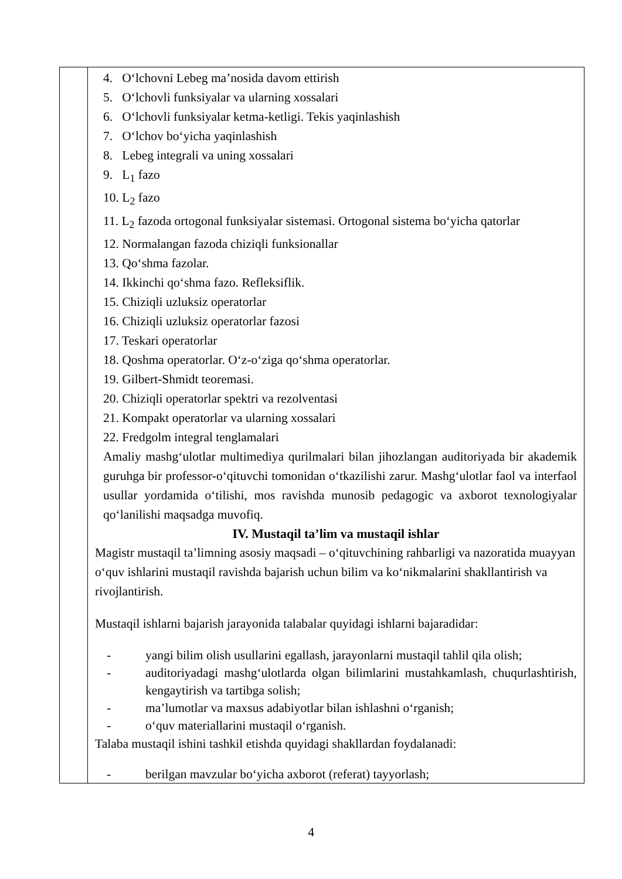| | 4. O‘lchovni Lebeg ma’nosida davom ettirish 5. O‘lchovli funksiyalar va ularning xossalari 6. O‘lchovli funksiyalar ketma-ketligi. Tekis yaqinlashish 7. O‘lchov bo‘yicha yaqinlashish 8. Lebeg integrali va uning xossalari 9. L<sub>1</sub> fazo 10. L<sub>2</sub> fazo 11. L<sub>2</sub> fazoda ortogonal funksiyalar sistemasi. Ortogonal sistema bo‘yicha qatorlar 12. Normalangan fazoda chiziqli funksionallar 13. Qo‘shma fazolar. 14. Ikkinchi qo‘shma fazo. Refleksiflik. 15. Chiziqli uzluksiz operatorlar 16. Chiziqli uzluksiz operatorlar fazosi 17. Teskari operatorlar 18. Qoshma operatorlar. O‘z-o‘ziga qo‘shma operatorlar. 19. Gilbert-Shmidt teoremasi. 20. Chiziqli operatorlar spektri va rezolventasi 21. Kompakt operatorlar va ularning xossalari 22. Fredgolm integral tenglamalari Amaliy mashg‘ulotlar multimediya qurilmalari bilan jihozlangan auditoriyada bir akademik guruhga bir professor-o‘qituvchi tomonidan o‘tkazilishi zarur. Mashg‘ulotlar faol va interfaol usullar yordamida o‘tilishi, mos ravishda munosib pedagogic va axborot texnologiyalar qo‘lanilishi maqsadga muvofiq. IV. Mustaqil ta’lim va mustaqil ishlar Magistr mustaqil ta’limning asosiy maqsadi – o‘qituvchining rahbarligi va nazoratida muayyan o‘quv ishlarini mustaqil ravishda bajarish uchun bilim va ko‘nikmalarini shakllantirish va rivojlantirish. Mustaqil ishlarni bajarish jarayonida talabalar quyidagi ishlarni bajaradidar: - yangi bilim olish usullarini egallash, jarayonlarni mustaqil tahlil qila olish; - auditoriyadagi mashg‘ulotlarda olgan bilimlarini mustahkamlash, chuqurlashtirish, kengaytirish va tartibga solish; - ma’lumotlar va maxsus adabiyotlar bilan ishlashni o‘rganish; - o‘quv materiallarini mustaqil o‘rganish. Talaba mustaqil ishini tashkil etishda quyidagi shakllardan foydalanadi: - berilgan mavzular bo‘yicha axborot (referat) tayyorlash; |
4